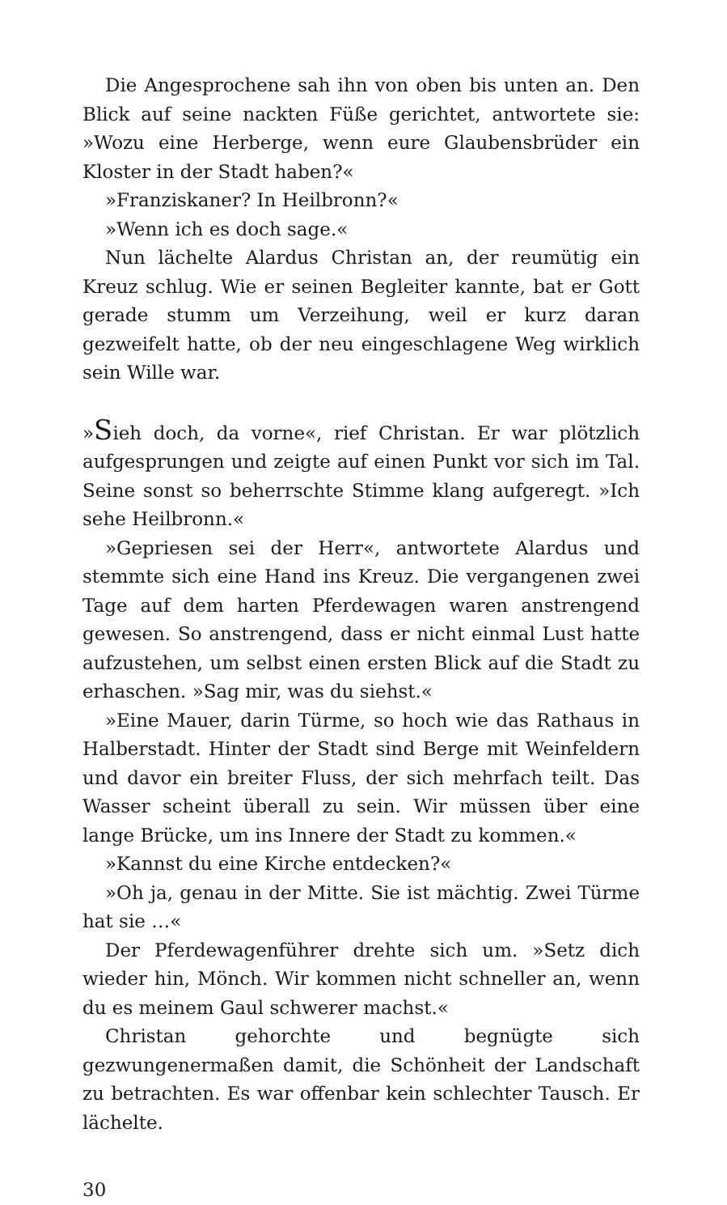Die Angesprochene sah ihn von oben bis unten an. Den Blick auf seine nackten Füße gerichtet, antwortete sie: »Wozu eine Herberge, wenn eure Glaubensbrüder ein Kloster in der Stadt haben?«
»Franziskaner? In Heilbronn?«
»Wenn ich es doch sage.«
Nun lächelte Alardus Christan an, der reumütig ein Kreuz schlug. Wie er seinen Begleiter kannte, bat er Gott gerade stumm um Verzeihung, weil er kurz daran gezweifelt hatte, ob der neu eingeschlagene Weg wirklich sein Wille war.
»Sieh doch, da vorne«, rief Christan. Er war plötzlich aufgesprungen und zeigte auf einen Punkt vor sich im Tal. Seine sonst so beherrschte Stimme klang aufgeregt. »Ich sehe Heilbronn.«
»Gepriesen sei der Herr«, antwortete Alardus und stemmte sich eine Hand ins Kreuz. Die vergangenen zwei Tage auf dem harten Pferdewagen waren anstrengend gewesen. So anstrengend, dass er nicht einmal Lust hatte aufzustehen, um selbst einen ersten Blick auf die Stadt zu erhaschen. »Sag mir, was du siehst.«
»Eine Mauer, darin Türme, so hoch wie das Rathaus in Halberstadt. Hinter der Stadt sind Berge mit Weinfeldern und davor ein breiter Fluss, der sich mehrfach teilt. Das Wasser scheint überall zu sein. Wir müssen über eine lange Brücke, um ins Innere der Stadt zu kommen.«
»Kannst du eine Kirche entdecken?«
»Oh ja, genau in der Mitte. Sie ist mächtig. Zwei Türme hat sie …«
Der Pferdewagenführer drehte sich um. »Setz dich wieder hin, Mönch. Wir kommen nicht schneller an, wenn du es meinem Gaul schwerer machst.«
Christan gehorchte und begnügte sich gezwungenermaßen damit, die Schönheit der Landschaft zu betrachten. Es war offenbar kein schlechter Tausch. Er lächelte.
30